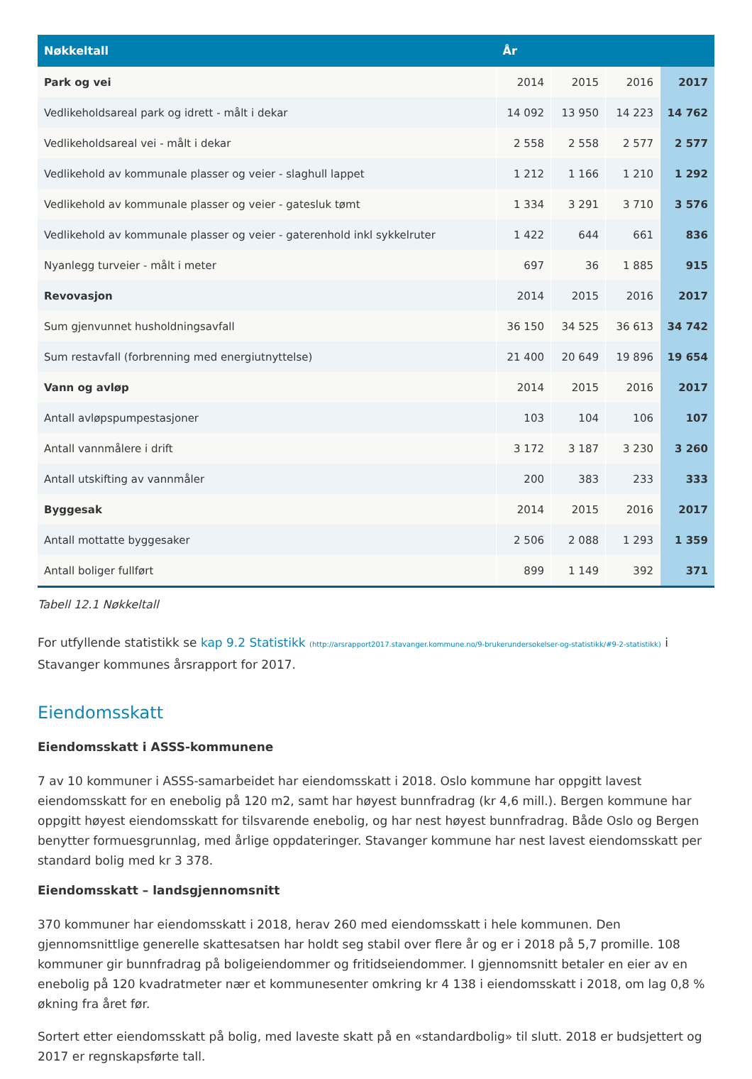| Nøkkeltall | År | | | |
| --- | --- | --- | --- | --- |
| Park og vei | 2014 | 2015 | 2016 | 2017 |
| Vedlikeholdsareal park og idrett - målt i dekar | 14 092 | 13 950 | 14 223 | 14 762 |
| Vedlikeholdsareal vei - målt i dekar | 2 558 | 2 558 | 2 577 | 2 577 |
| Vedlikehold av kommunale plasser og veier - slaghull lappet | 1 212 | 1 166 | 1 210 | 1 292 |
| Vedlikehold av kommunale plasser og veier - gatesluk tømt | 1 334 | 3 291 | 3 710 | 3 576 |
| Vedlikehold av kommunale plasser og veier - gaterenhold inkl sykkelruter | 1 422 | 644 | 661 | 836 |
| Nyanlegg turveier - målt i meter | 697 | 36 | 1 885 | 915 |
| Revovasjon | 2014 | 2015 | 2016 | 2017 |
| Sum gjenvunnet husholdningsavfall | 36 150 | 34 525 | 36 613 | 34 742 |
| Sum restavfall (forbrenning med energiutnyttelse) | 21 400 | 20 649 | 19 896 | 19 654 |
| Vann og avløp | 2014 | 2015 | 2016 | 2017 |
| Antall avløpspumpestasjoner | 103 | 104 | 106 | 107 |
| Antall vannmålere i drift | 3 172 | 3 187 | 3 230 | 3 260 |
| Antall utskifting av vannmåler | 200 | 383 | 233 | 333 |
| Byggesak | 2014 | 2015 | 2016 | 2017 |
| Antall mottatte byggesaker | 2 506 | 2 088 | 1 293 | 1 359 |
| Antall boliger fullført | 899 | 1 149 | 392 | 371 |
Tabell 12.1 Nøkkeltall
For utfyllende statistikk se kap 9.2 Statistikk (http://arsrapport2017.stavanger.kommune.no/9-brukerundersokelser-og-statistikk/#9-2-statistikk) i Stavanger kommunes årsrapport for 2017.
Eiendomsskatt
Eiendomsskatt i ASSS-kommunene
7 av 10 kommuner i ASSS-samarbeidet har eiendomsskatt i 2018. Oslo kommune har oppgitt lavest eiendomsskatt for en enebolig på 120 m2, samt har høyest bunnfradrag (kr 4,6 mill.). Bergen kommune har oppgitt høyest eiendomsskatt for tilsvarende enebolig, og har nest høyest bunnfradrag. Både Oslo og Bergen benytter formuesgrunnlag, med årlige oppdateringer. Stavanger kommune har nest lavest eiendomsskatt per standard bolig med kr 3 378.
Eiendomsskatt – landsgjennomsnitt
370 kommuner har eiendomsskatt i 2018, herav 260 med eiendomsskatt i hele kommunen. Den gjennomsnittlige generelle skattesatsen har holdt seg stabil over flere år og er i 2018 på 5,7 promille. 108 kommuner gir bunnfradrag på boligeiendommer og fritidseiendommer. I gjennomsnitt betaler en eier av en enebolig på 120 kvadratmeter nær et kommunesenter omkring kr 4 138 i eiendomsskatt i 2018, om lag 0,8 % økning fra året før.
Sortert etter eiendomsskatt på bolig, med laveste skatt på en «standardbolig» til slutt. 2018 er budsjettert og 2017 er regnskapsførte tall.